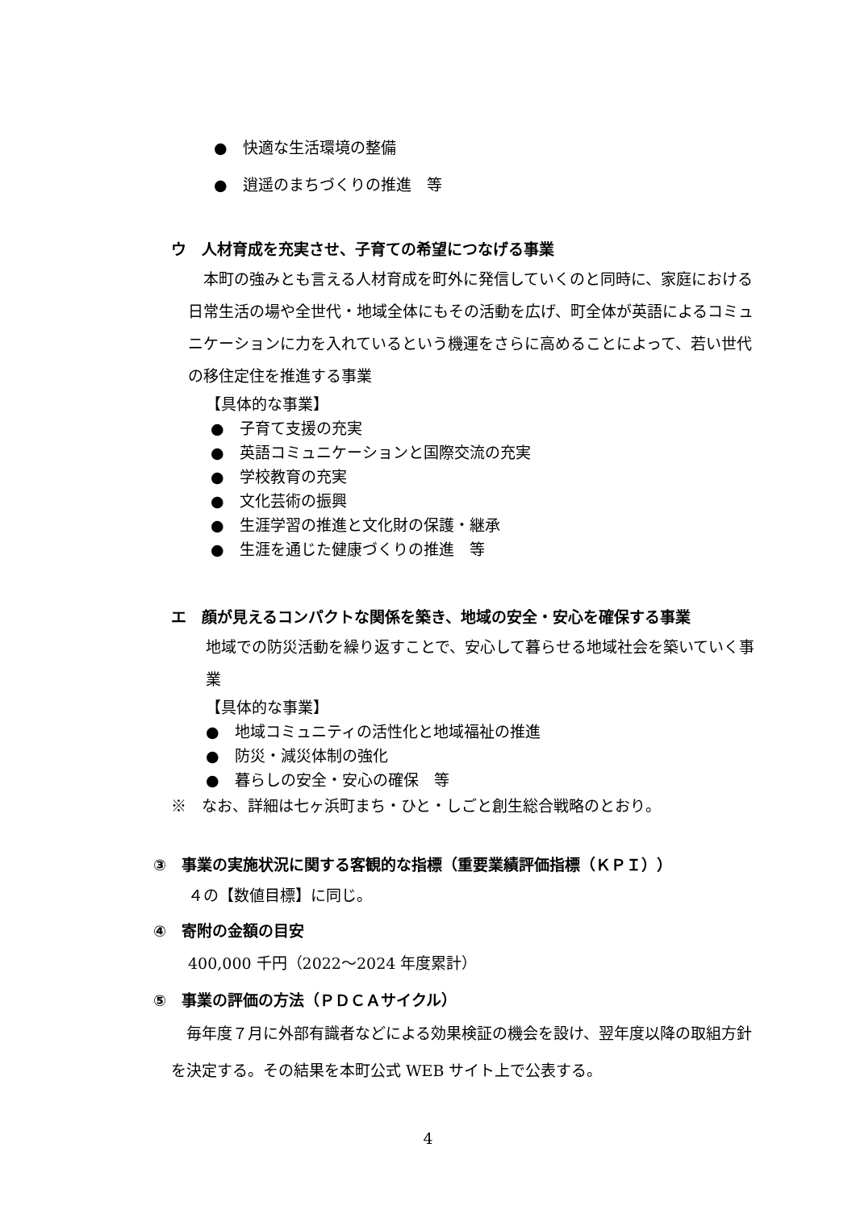● 快適な生活環境の整備
● 逍遥のまちづくりの推進　等
ウ　人材育成を充実させ、子育ての希望につなげる事業
　本町の強みとも言える人材育成を町外に発信していくのと同時に、家庭における日常生活の場や全世代・地域全体にもその活動を広げ、町全体が英語によるコミュニケーションに力を入れているという機運をさらに高めることによって、若い世代の移住定住を推進する事業
【具体的な事業】
● 子育て支援の充実
● 英語コミュニケーションと国際交流の充実
● 学校教育の充実
● 文化芸術の振興
● 生涯学習の推進と文化財の保護・継承
● 生涯を通じた健康づくりの推進　等
エ　顔が見えるコンパクトな関係を築き、地域の安全・安心を確保する事業
地域での防災活動を繰り返すことで、安心して暮らせる地域社会を築いていく事業
【具体的な事業】
● 地域コミュニティの活性化と地域福祉の推進
● 防災・減災体制の強化
● 暮らしの安全・安心の確保　等
※　なお、詳細は七ヶ浜町まち・ひと・しごと創生総合戦略のとおり。
③　事業の実施状況に関する客観的な指標（重要業績評価指標（ＫＰＩ））
４の【数値目標】に同じ。
④　寄附の金額の目安
400,000 千円（2022～2024 年度累計）
⑤　事業の評価の方法（ＰＤＣＡサイクル）
　毎年度７月に外部有識者などによる効果検証の機会を設け、翌年度以降の取組方針を決定する。その結果を本町公式 WEB サイト上で公表する。
4